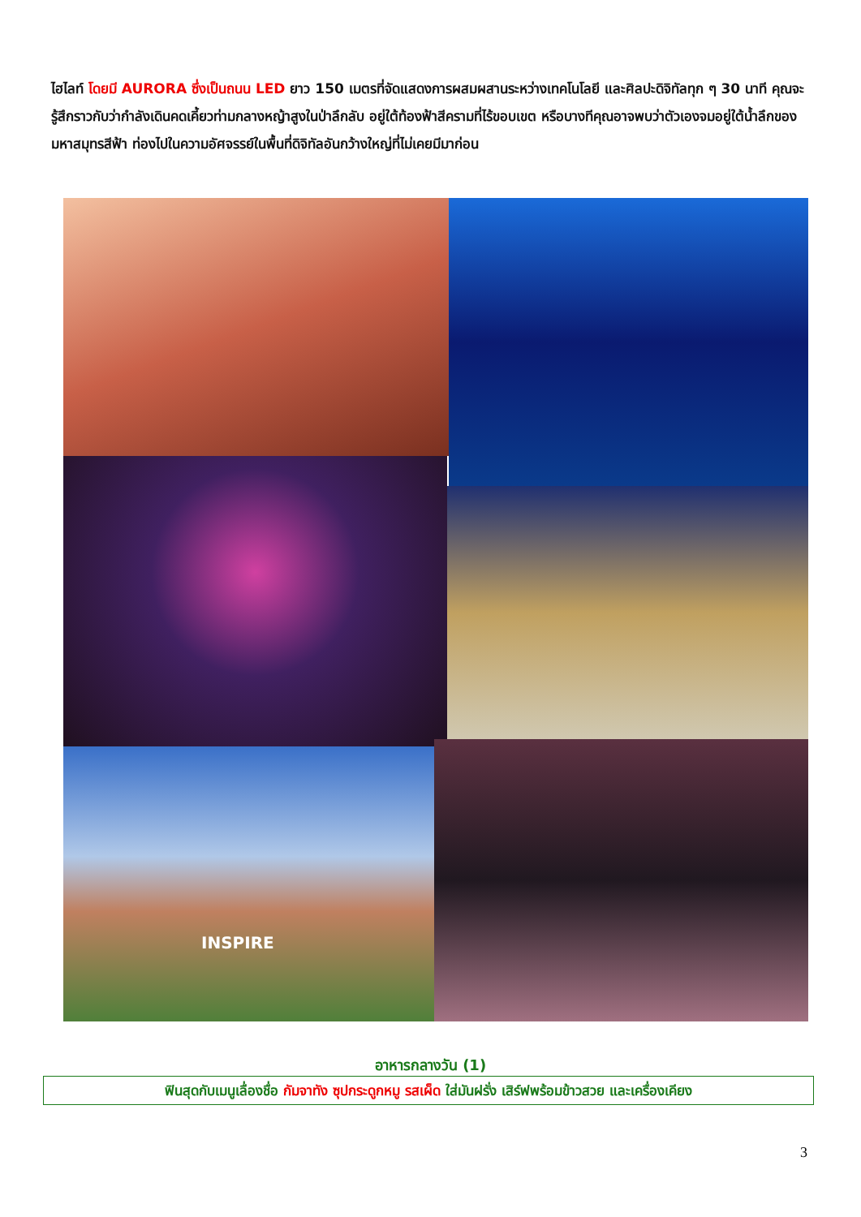ไฮไลท์ โดยมี AURORA ซึ่งเป็นถนน LED ยาว 150 เมตรที่จัดแสดงการผสมผสานระหว่างเทคโนโลยี และศิลปะดิจิทัลทุก ๆ 30 นาที คุณจะรู้สึกราวกับว่ากำลังเดินคดเคี้ยวท่ามกลางหญ้าสูงในป่าลึกลับ อยู่ใต้ท้องฟ้าสีครามที่ไร้ขอบเขต หรือบางทีคุณอาจพบว่าตัวเองจมอยู่ใต้น้ำลึกของมหาสมุทรสีฟ้า ท่องไปในความอัศจรรย์ในพื้นที่ดิจิทัลอันกว้างใหญ่ที่ไม่เคยมีมาก่อน
INSPIRE
อาหารกลางวัน (1)
ฟินสุดกับเมนูเลื่องชื่อ กัมจาทัง ซุปกระดูกหมู รสเผ็ด ใส่มันฝรั่ง เสิร์ฟพร้อมข้าวสวย และเครื่องเคียง
3